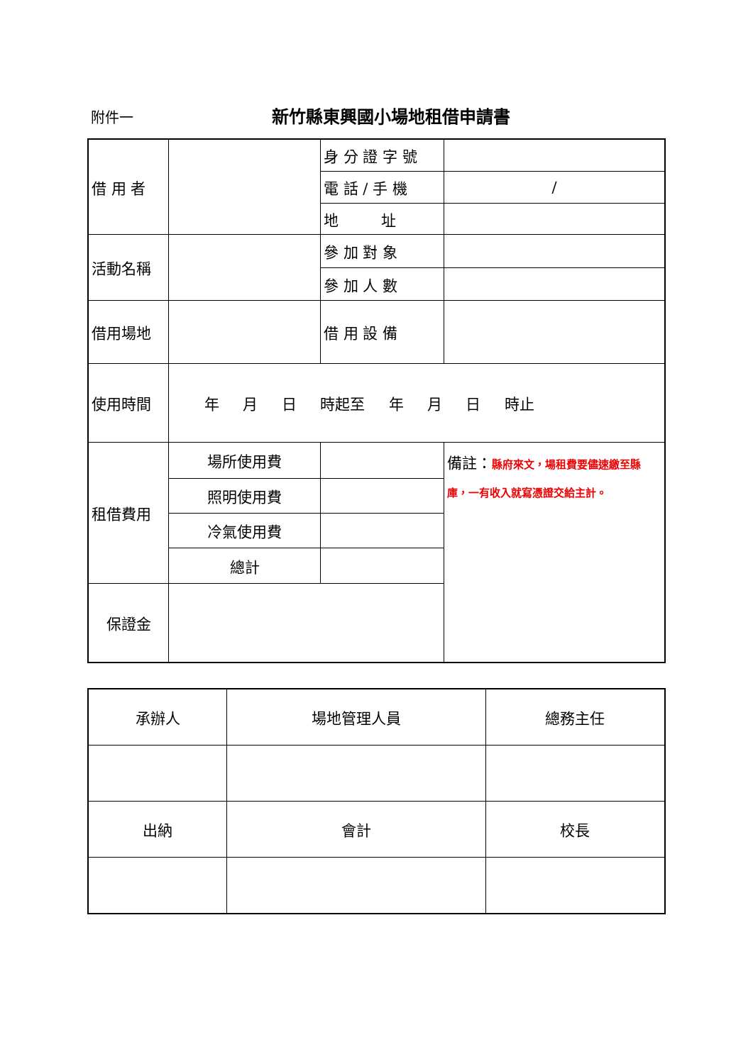附件一
新竹縣東興國小場地租借申請書
| 借 用 者 | | 身 分 證 字 號 | |
| | | 電 話 / 手 機 | / |
| | | 地 址 | |
| 活動名稱 | | 參 加 對 象 | |
| | | 參 加 人 數 | |
| 借用場地 | | 借 用 設 備 | |
| 使用時間 | 年 月 日 時起至 年 月 日 時止 | | |
| 租借費用 | 場所使用費 | | 備註： 縣府來文，場租費要儘速繳至縣庫，一有收入就寫憑證交給主計。 |
| | 照明使用費 | | |
| | 冷氣使用費 | | |
| | 總計 | | |
| 保證金 | | | |
| 承辦人 | 場地管理人員 | 總務主任 |
| 出納 | 會計 | 校長 |